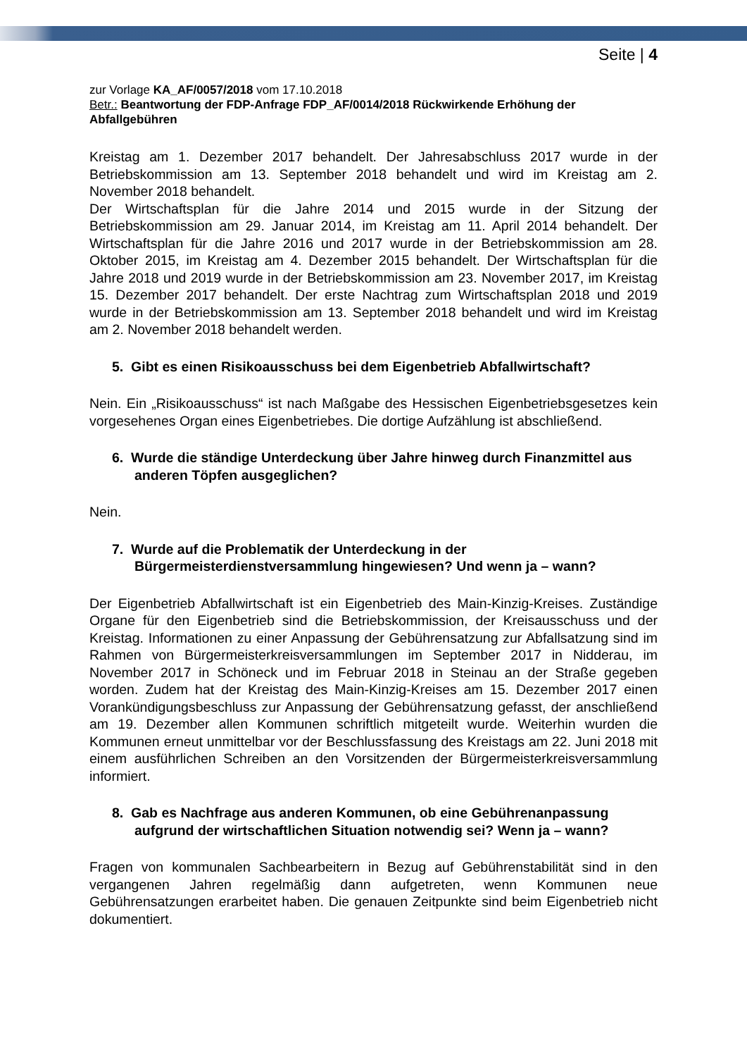Seite | 4
zur Vorlage KA_AF/0057/2018 vom 17.10.2018
Betr.: Beantwortung der FDP-Anfrage FDP_AF/0014/2018 Rückwirkende Erhöhung der Abfallgebühren
Kreistag am 1. Dezember 2017 behandelt. Der Jahresabschluss 2017 wurde in der Betriebskommission am 13. September 2018 behandelt und wird im Kreistag am 2. November 2018 behandelt.
Der Wirtschaftsplan für die Jahre 2014 und 2015 wurde in der Sitzung der Betriebskommission am 29. Januar 2014, im Kreistag am 11. April 2014 behandelt. Der Wirtschaftsplan für die Jahre 2016 und 2017 wurde in der Betriebskommission am 28. Oktober 2015, im Kreistag am 4. Dezember 2015 behandelt. Der Wirtschaftsplan für die Jahre 2018 und 2019 wurde in der Betriebskommission am 23. November 2017, im Kreistag 15. Dezember 2017 behandelt. Der erste Nachtrag zum Wirtschaftsplan 2018 und 2019 wurde in der Betriebskommission am 13. September 2018 behandelt und wird im Kreistag am 2. November 2018 behandelt werden.
5. Gibt es einen Risikoausschuss bei dem Eigenbetrieb Abfallwirtschaft?
Nein. Ein „Risikoausschuss“ ist nach Maßgabe des Hessischen Eigenbetriebsgesetzes kein vorgesehenes Organ eines Eigenbetriebes. Die dortige Aufzählung ist abschließend.
6. Wurde die ständige Unterdeckung über Jahre hinweg durch Finanzmittel aus anderen Töpfen ausgeglichen?
Nein.
7. Wurde auf die Problematik der Unterdeckung in der Bürgermeisterdienstversammlung hingewiesen? Und wenn ja – wann?
Der Eigenbetrieb Abfallwirtschaft ist ein Eigenbetrieb des Main-Kinzig-Kreises. Zuständige Organe für den Eigenbetrieb sind die Betriebskommission, der Kreisausschuss und der Kreistag. Informationen zu einer Anpassung der Gebührensatzung zur Abfallsatzung sind im Rahmen von Bürgermeisterkreisversammlungen im September 2017 in Nidderau, im November 2017 in Schöneck und im Februar 2018 in Steinau an der Straße gegeben worden. Zudem hat der Kreistag des Main-Kinzig-Kreises am 15. Dezember 2017 einen Vorankündigungsbeschluss zur Anpassung der Gebührensatzung gefasst, der anschließend am 19. Dezember allen Kommunen schriftlich mitgeteilt wurde. Weiterhin wurden die Kommunen erneut unmittelbar vor der Beschlussfassung des Kreistags am 22. Juni 2018 mit einem ausführlichen Schreiben an den Vorsitzenden der Bürgermeisterkreisversammlung informiert.
8. Gab es Nachfrage aus anderen Kommunen, ob eine Gebührenanpassung aufgrund der wirtschaftlichen Situation notwendig sei? Wenn ja – wann?
Fragen von kommunalen Sachbearbeitern in Bezug auf Gebührenstabilität sind in den vergangenen Jahren regelmäßig dann aufgetreten, wenn Kommunen neue Gebührensatzungen erarbeitet haben. Die genauen Zeitpunkte sind beim Eigenbetrieb nicht dokumentiert.